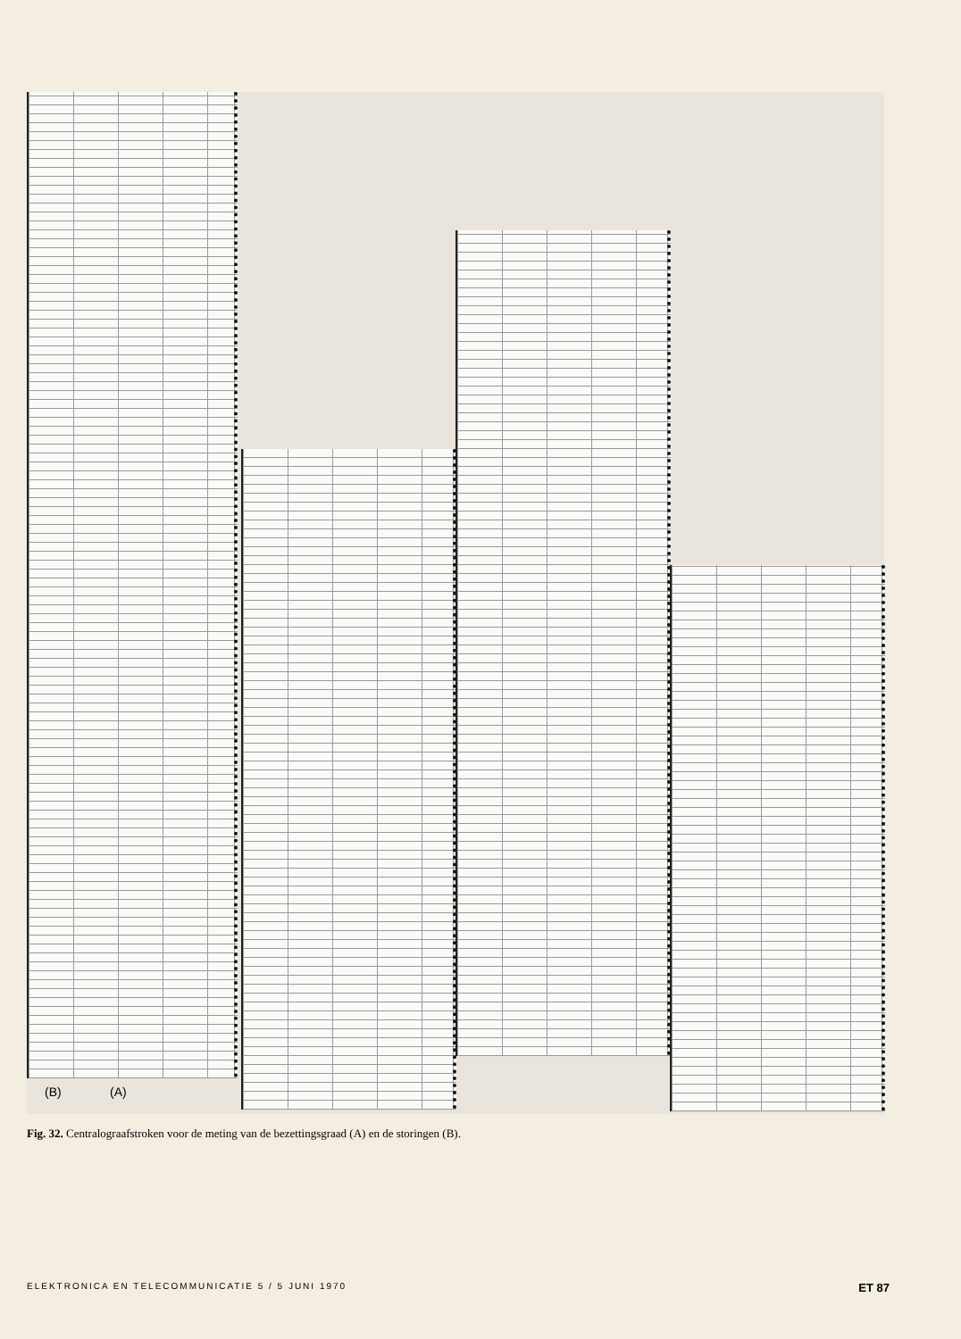(B) (A)
Fig. 32. Centralograafstroken voor de meting van de bezettingsgraad (A) en de storingen (B).
ELEKTRONICA EN TELECOMMUNICATIE 5 / 5 JUNI 1970 ET 87